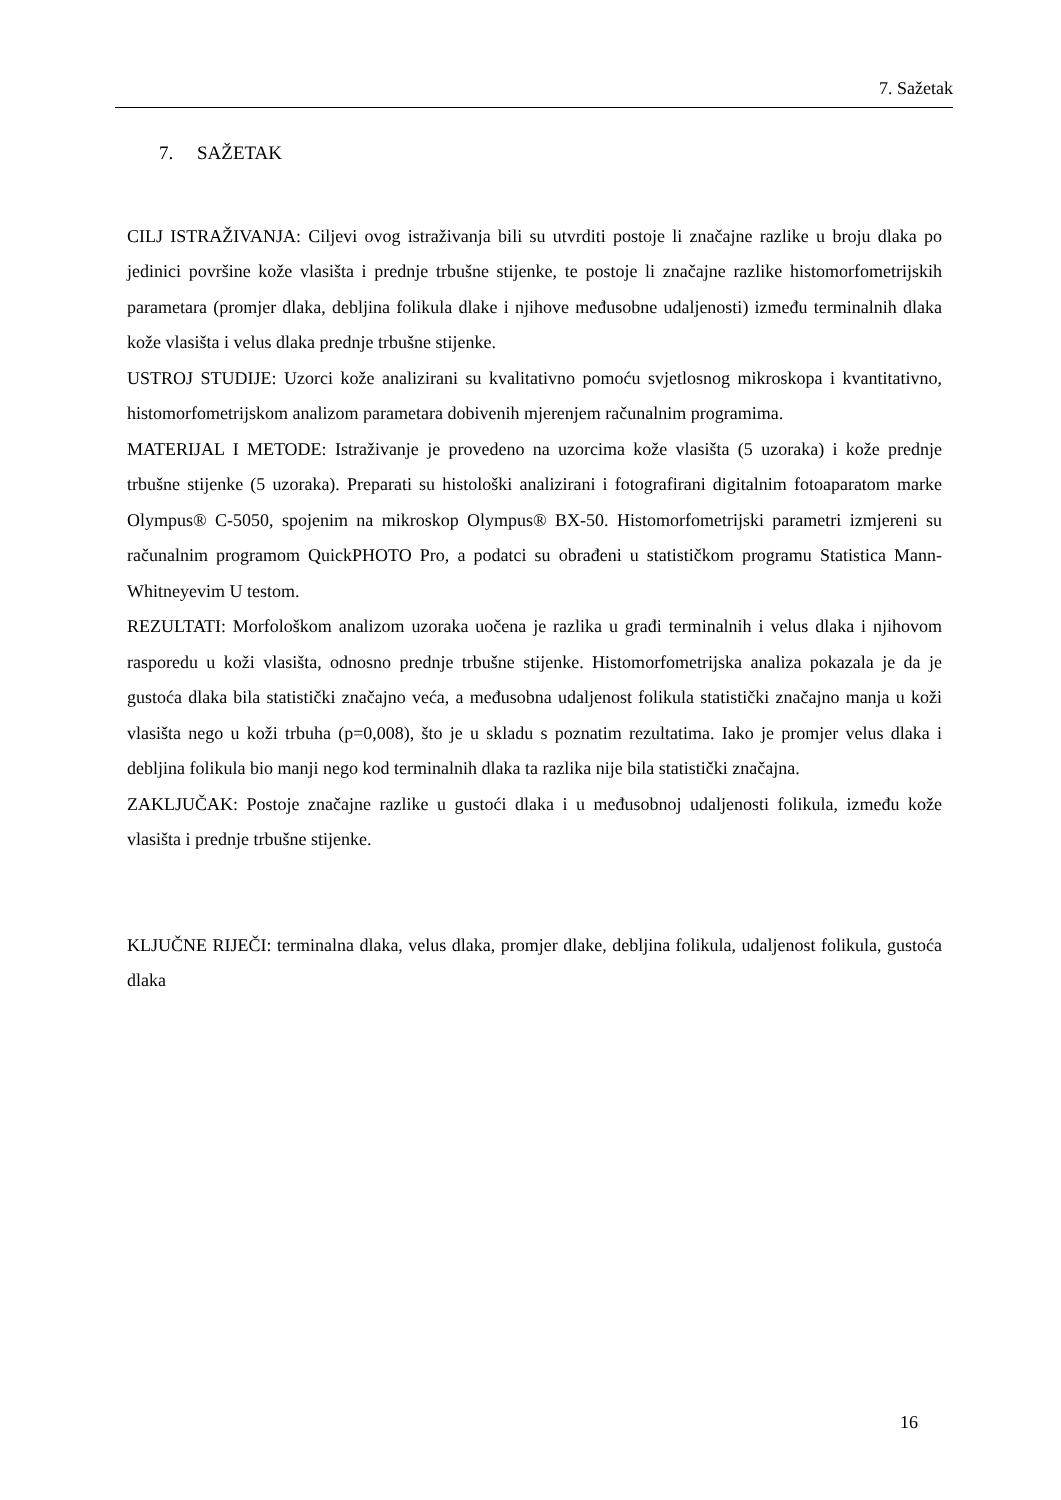7. Sažetak
7. SAŽETAK
CILJ ISTRAŽIVANJA: Ciljevi ovog istraživanja bili su utvrditi postoje li značajne razlike u broju dlaka po jedinici površine kože vlasišta i prednje trbušne stijenke, te postoje li značajne razlike histomorfometrijskih parametara (promjer dlaka, debljina folikula dlake i njihove međusobne udaljenosti) između terminalnih dlaka kože vlasišta i velus dlaka prednje trbušne stijenke.
USTROJ STUDIJE: Uzorci kože analizirani su kvalitativno pomoću svjetlosnog mikroskopa i kvantitativno, histomorfometrijskom analizom parametara dobivenih mjerenjem računalnim programima.
MATERIJAL I METODE: Istraživanje je provedeno na uzorcima kože vlasišta (5 uzoraka) i kože prednje trbušne stijenke (5 uzoraka). Preparati su histološki analizirani i fotografirani digitalnim fotoaparatom marke Olympus® C-5050, spojenim na mikroskop Olympus® BX-50. Histomorfometrijski parametri izmjereni su računalnim programom QuickPHOTO Pro, a podatci su obrađeni u statističkom programu Statistica Mann-Whitneyevim U testom.
REZULTATI: Morfološkom analizom uzoraka uočena je razlika u građi terminalnih i velus dlaka i njihovom rasporedu u koži vlasišta, odnosno prednje trbušne stijenke. Histomorfometrijska analiza pokazala je da je gustoća dlaka bila statistički značajno veća, a međusobna udaljenost folikula statistički značajno manja u koži vlasišta nego u koži trbuha (p=0,008), što je u skladu s poznatim rezultatima. Iako je promjer velus dlaka i debljina folikula bio manji nego kod terminalnih dlaka ta razlika nije bila statistički značajna.
ZAKLJUČAK: Postoje značajne razlike u gustoći dlaka i u međusobnoj udaljenosti folikula, između kože vlasišta i prednje trbušne stijenke.
KLJUČNE RIJEČI: terminalna dlaka, velus dlaka, promjer dlake, debljina folikula, udaljenost folikula, gustoća dlaka
16